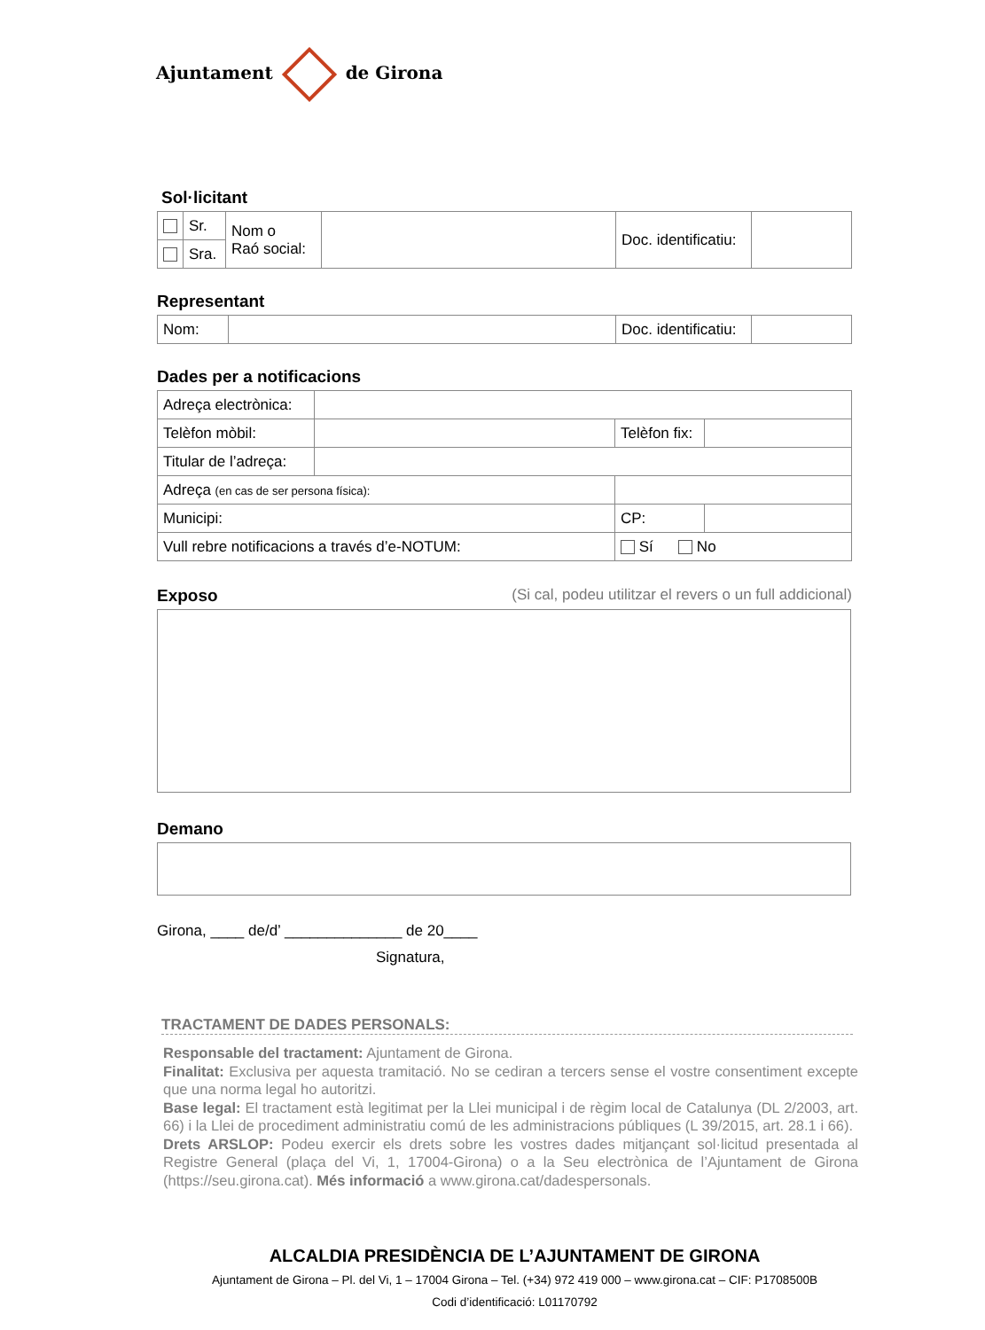Ajuntament de Girona
Sol·licitant
| | Sr. | Nom o Raó social: | | Doc. identificatiu: | |
| | Sra. | | | | |
Representant
| Nom: | | Doc. identificatiu: | |
Dades per a notificacions
| Adreça electrònica: | | | |
| Telèfon mòbil: | | Telèfon fix: | |
| Titular de l’adreça: | | | |
| Adreça (en cas de ser persona física): | | | |
| Municipi: | | CP: | |
| Vull rebre notificacions a través d’e-NOTUM: | | Sí No | |
Exposo (Si cal, podeu utilitzar el revers o un full addicional)
Demano
Girona, ____ de/d’ ______________ de 20____
Signatura,
TRACTAMENT DE DADES PERSONALS:
Responsable del tractament: Ajuntament de Girona.
Finalitat: Exclusiva per aquesta tramitació. No se cediran a tercers sense el vostre consentiment excepte que una norma legal ho autoritzi.
Base legal: El tractament està legitimat per la Llei municipal i de règim local de Catalunya (DL 2/2003, art. 66) i la Llei de procediment administratiu comú de les administracions públiques (L 39/2015, art. 28.1 i 66).
Drets ARSLOP: Podeu exercir els drets sobre les vostres dades mitjançant sol·licitud presentada al Registre General (plaça del Vi, 1, 17004-Girona) o a la Seu electrònica de l’Ajuntament de Girona (https://seu.girona.cat). Més informació a www.girona.cat/dadespersonals.
ALCALDIA PRESIDÈNCIA DE L’AJUNTAMENT DE GIRONA
Ajuntament de Girona – Pl. del Vi, 1 – 17004 Girona – Tel. (+34) 972 419 000 – www.girona.cat – CIF: P1708500B
Codi d’identificació: L01170792